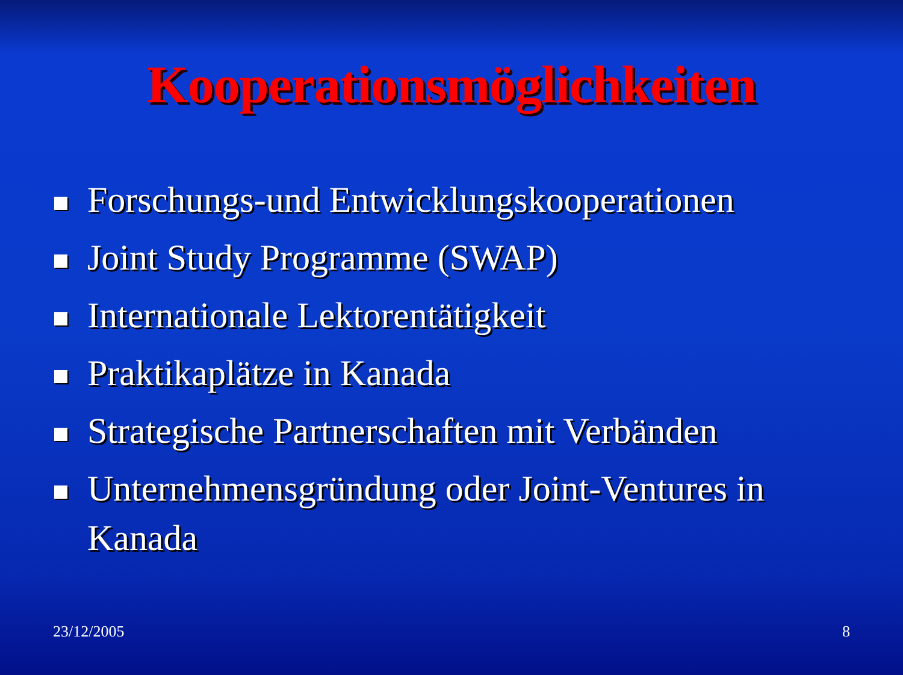Kooperationsmöglichkeiten
Forschungs-und Entwicklungskooperationen
Joint Study Programme (SWAP)
Internationale Lektorentätigkeit
Praktikaplätze in Kanada
Strategische Partnerschaften mit Verbänden
Unternehmensgründung oder Joint-Ventures in Kanada
23/12/2005 8